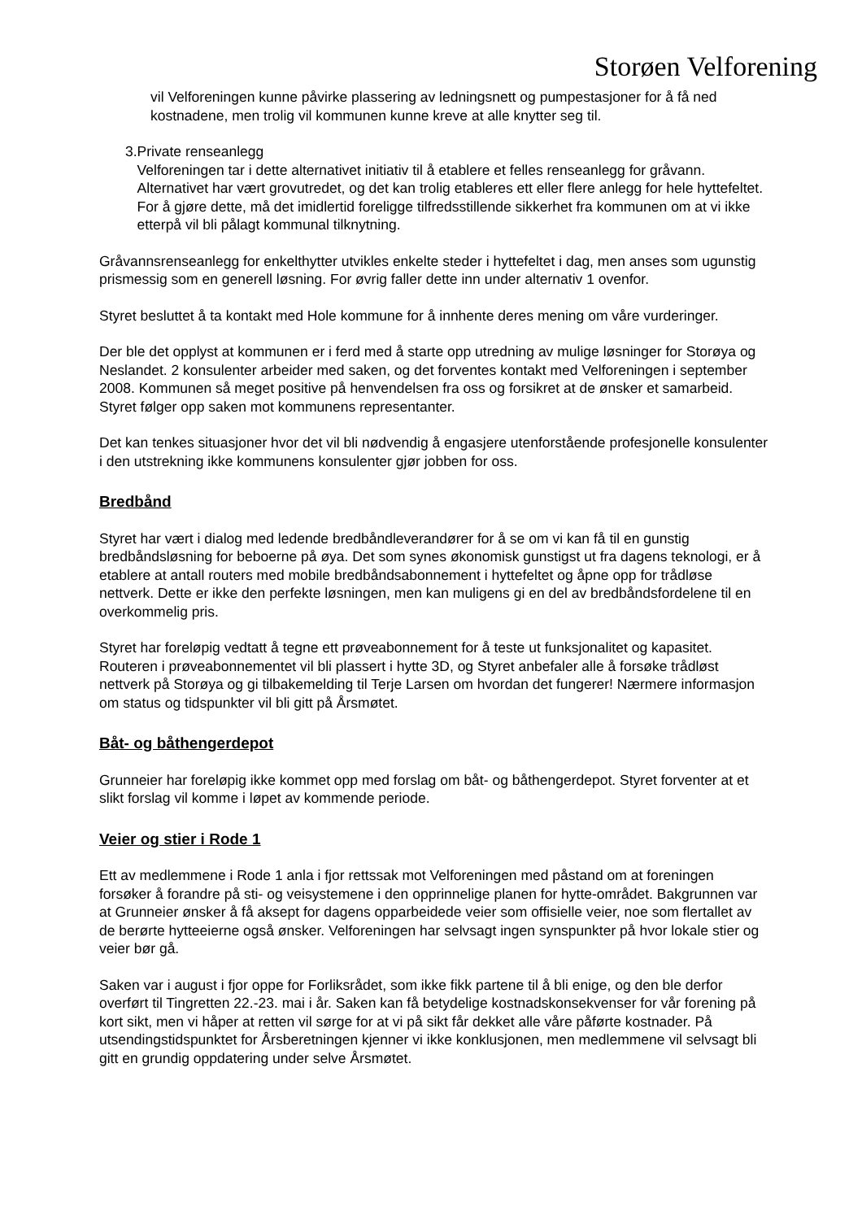Storøen Velforening
vil Velforeningen kunne påvirke plassering av ledningsnett og pumpestasjoner for å få ned kostnadene, men trolig vil kommunen kunne kreve at alle knytter seg til.
3. Private renseanlegg
Velforeningen tar i dette alternativet initiativ til å etablere et felles renseanlegg for gråvann. Alternativet har vært grovutredet, og det kan trolig etableres ett eller flere anlegg for hele hyttefeltet. For å gjøre dette, må det imidlertid foreligge tilfredsstillende sikkerhet fra kommunen om at vi ikke etterpå vil bli pålagt kommunal tilknytning.
Gråvannsrenseanlegg for enkelthytter utvikles enkelte steder i hyttefeltet i dag, men anses som ugunstig prismessig som en generell løsning. For øvrig faller dette inn under alternativ 1 ovenfor.
Styret besluttet å ta kontakt med Hole kommune for å innhente deres mening om våre vurderinger.
Der ble det opplyst at kommunen er i ferd med å starte opp utredning av mulige løsninger for Storøya og Neslandet. 2 konsulenter arbeider med saken, og det forventes kontakt med Velforeningen i september 2008. Kommunen så meget positive på henvendelsen fra oss og forsikret at de ønsker et samarbeid. Styret følger opp saken mot kommunens representanter.
Det kan tenkes situasjoner hvor det vil bli nødvendig å engasjere utenforstående profesjonelle konsulenter i den utstrekning ikke kommunens konsulenter gjør jobben for oss.
Bredbånd
Styret har vært i dialog med ledende bredbåndleverandører for å se om vi kan få til en gunstig bredbåndsløsning for beboerne på øya. Det som synes økonomisk gunstigst ut fra dagens teknologi, er å etablere at antall routers med mobile bredbåndsabonnement i hyttefeltet og åpne opp for trådløse nettverk. Dette er ikke den perfekte løsningen, men kan muligens gi en del av bredbåndsfordelene til en overkommelig pris.
Styret har foreløpig vedtatt å tegne ett prøveabonnement for å teste ut funksjonalitet og kapasitet. Routeren i prøveabonnementet vil bli plassert i hytte 3D, og Styret anbefaler alle å forsøke trådløst nettverk på Storøya og gi tilbakemelding til Terje Larsen om hvordan det fungerer! Nærmere informasjon om status og tidspunkter vil bli gitt på Årsmøtet.
Båt- og båthengerdepot
Grunneier har foreløpig ikke kommet opp med forslag om båt- og båthengerdepot. Styret forventer at et slikt forslag vil komme i løpet av kommende periode.
Veier og stier i Rode 1
Ett av medlemmene i Rode 1 anla i fjor rettssak mot Velforeningen med påstand om at foreningen forsøker å forandre på sti- og veisystemene i den opprinnelige planen for hytte-området. Bakgrunnen var at Grunneier ønsker å få aksept for dagens opparbeidede veier som offisielle veier, noe som flertallet av de berørte hytteeierne også ønsker. Velforeningen har selvsagt ingen synspunkter på hvor lokale stier og veier bør gå.
Saken var i august i fjor oppe for Forliksrådet, som ikke fikk partene til å bli enige, og den ble derfor overført til Tingretten 22.-23. mai i år. Saken kan få betydelige kostnadskonsekvenser for vår forening på kort sikt, men vi håper at retten vil sørge for at vi på sikt får dekket alle våre påførte kostnader. På utsendingstidspunktet for Årsberetningen kjenner vi ikke konklusjonen, men medlemmene vil selvsagt bli gitt en grundig oppdatering under selve Årsmøtet.